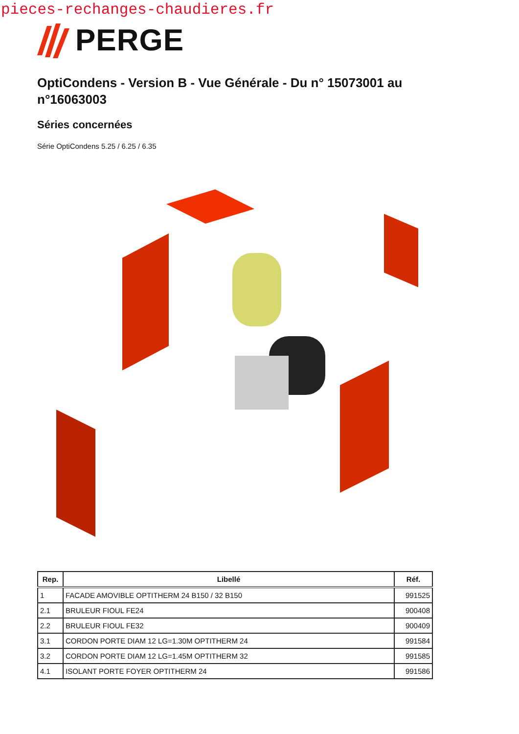pieces-rechanges-chaudieres.fr
PERGE
OptiCondens - Version B - Vue Générale - Du n° 15073001 au n°16063003
Séries concernées
Série OptiCondens 5.25 / 6.25 / 6.35
| Rep. | Libellé | Réf. |
| --- | --- | --- |
| 1 | FACADE AMOVIBLE OPTITHERM 24 B150 / 32 B150 | 991525 |
| 2.1 | BRULEUR FIOUL FE24 | 900408 |
| 2.2 | BRULEUR FIOUL FE32 | 900409 |
| 3.1 | CORDON PORTE DIAM 12 LG=1.30M OPTITHERM 24 | 991584 |
| 3.2 | CORDON PORTE DIAM 12 LG=1.45M OPTITHERM 32 | 991585 |
| 4.1 | ISOLANT PORTE FOYER OPTITHERM 24 | 991586 |